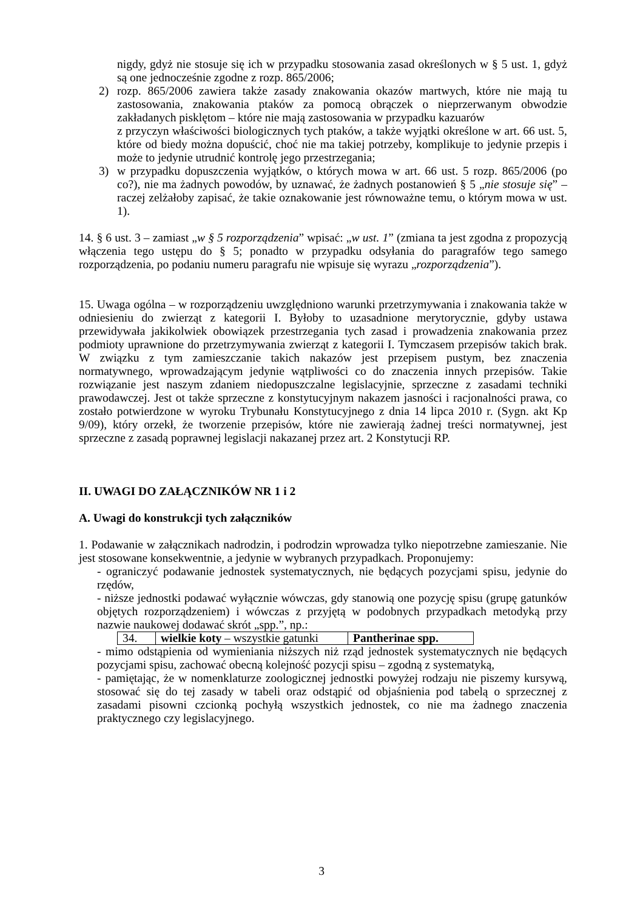nigdy, gdyż nie stosuje się ich w przypadku stosowania zasad określonych w § 5 ust. 1, gdyż są one jednocześnie zgodne z rozp. 865/2006;
2) rozp. 865/2006 zawiera także zasady znakowania okazów martwych, które nie mają tu zastosowania, znakowania ptaków za pomocą obrączek o nieprzerwanym obwodzie zakładanych pisklętom – które nie mają zastosowania w przypadku kazuarów
z przyczyn właściwości biologicznych tych ptaków, a także wyjątki określone w art. 66 ust. 5, które od biedy można dopuścić, choć nie ma takiej potrzeby, komplikuje to jedynie przepis i może to jedynie utrudnić kontrolę jego przestrzegania;
3) w przypadku dopuszczenia wyjątków, o których mowa w art. 66 ust. 5 rozp. 865/2006 (po co?), nie ma żadnych powodów, by uznawać, że żadnych postanowień § 5 „nie stosuje się” – raczej zelżałoby zapisać, że takie oznakowanie jest równoważne temu, o którym mowa w ust. 1).
14. § 6 ust. 3 – zamiast „w § 5 rozporządzenia” wpisać: „w ust. 1” (zmiana ta jest zgodna z propozycją włączenia tego ustępu do § 5; ponadto w przypadku odsyłania do paragrafów tego samego rozporządzenia, po podaniu numeru paragrafu nie wpisuje się wyrazu „rozporządzenia”).
15. Uwaga ogólna – w rozporządzeniu uwzględniono warunki przetrzymywania i znakowania także w odniesieniu do zwierząt z kategorii I. Byłoby to uzasadnione merytorycznie, gdyby ustawa przewidywała jakikolwiek obowiązek przestrzegania tych zasad i prowadzenia znakowania przez podmioty uprawnione do przetrzymywania zwierząt z kategorii I. Tymczasem przepisów takich brak. W związku z tym zamieszczanie takich nakazów jest przepisem pustym, bez znaczenia normatywnego, wprowadzającym jedynie wątpliwości co do znaczenia innych przepisów. Takie rozwiązanie jest naszym zdaniem niedopuszczalne legislacyjnie, sprzeczne z zasadami techniki prawodawczej. Jest ot także sprzeczne z konstytucyjnym nakazem jasności i racjonalności prawa, co zostało potwierdzone w wyroku Trybunału Konstytucyjnego z dnia 14 lipca 2010 r. (Sygn. akt Kp 9/09), który orzekł, że tworzenie przepisów, które nie zawierają żadnej treści normatywnej, jest sprzeczne z zasadą poprawnej legislacji nakazanej przez art. 2 Konstytucji RP.
II. UWAGI DO ZAŁĄCZNIKÓW NR 1 i 2
A. Uwagi do konstrukcji tych załączników
1. Podawanie w załącznikach nadrodzin, i podrodzin wprowadza tylko niepotrzebne zamieszanie. Nie jest stosowane konsekwentnie, a jedynie w wybranych przypadkach. Proponujemy:
- ograniczyć podawanie jednostek systematycznych, nie będących pozycjami spisu, jedynie do rzędów,
- niższe jednostki podawać wyłącznie wówczas, gdy stanowią one pozycję spisu (grupę gatunków objętych rozporządzeniem) i wówczas z przyjętą w podobnych przypadkach metodyką przy nazwie naukowej dodawać skrót „spp.”, np.:
| 34. | wielkie koty – wszystkie gatunki | Pantherinae spp. |
- mimo odstąpienia od wymieniania niższych niż rząd jednostek systematycznych nie będących pozycjami spisu, zachować obecną kolejność pozycji spisu – zgodną z systematyką,
- pamiętając, że w nomenklaturze zoologicznej jednostki powyżej rodzaju nie piszemy kursywą, stosować się do tej zasady w tabeli oraz odstąpić od objaśnienia pod tabelą o sprzecznej z zasadami pisowni czcionką pochyłą wszystkich jednostek, co nie ma żadnego znaczenia praktycznego czy legislacyjnego.
3